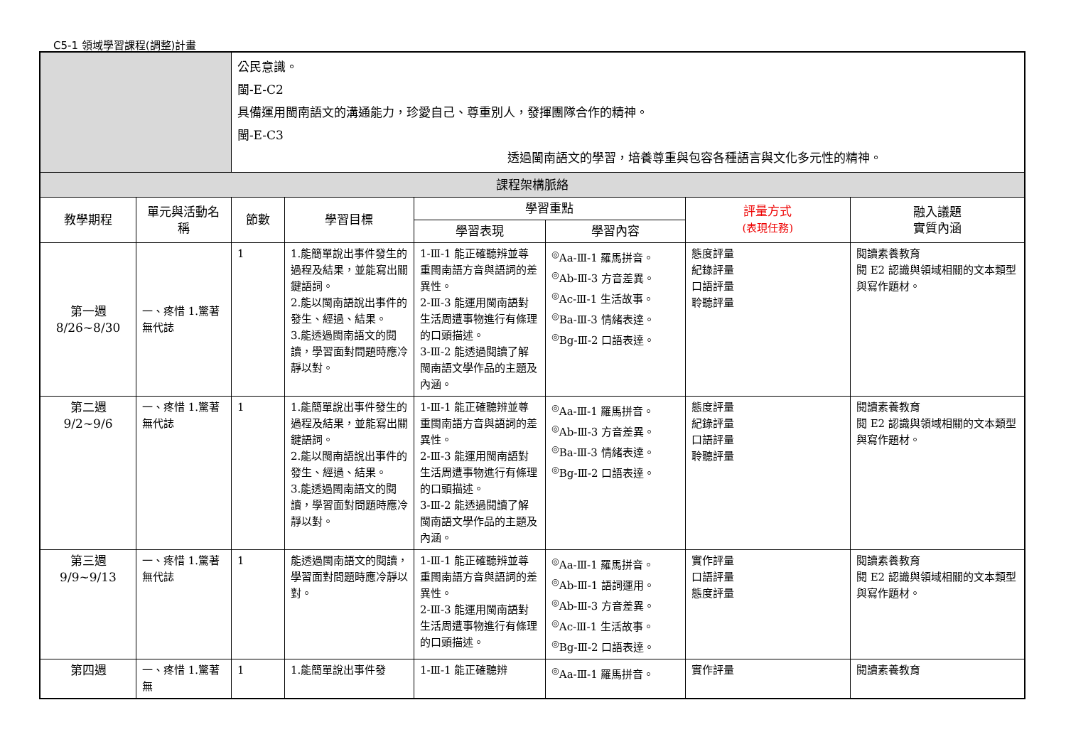C5-1 領域學習課程(調整)計畫
| | | 公民意識。 閩-E-C2 具備運用閩南語文的溝通能力，珍愛自己、尊重別人，發揮團隊合作的精神。 閩-E-C3 透過閩南語文的學習，培養尊重與包容各種語言與文化多元性的精神。 | | | | | | |
| 課程架構脈絡 | | | | | | | | |
| 教學期程 | 單元與活動名稱 | | 節數 | 學習目標 | 學習重點 | | 評量方式 (表現任務) | 融入議題 實質內涵 |
| | | | | | 學習表現 | 學習內容 | | |
| 第一週 8/26~8/30 | 一、疼惜 1.驚著無代誌 | | 1 | 1.能簡單說出事件發生的過程及結果，並能寫出關鍵語詞。 2.能以閩南語說出事件的發生、經過、結果。 3.能透過閩南語文的閱讀，學習面對問題時應冷靜以對。 | 1-Ⅲ-1 能正確聽辨並尊重閩南語方音與語詞的差異性。 2-Ⅲ-3 能運用閩南語對生活周遭事物進行有條理的口頭描述。 3-Ⅲ-2 能透過閱讀了解閩南語文學作品的主題及內涵。 | <sup>◎</sup>Aa-Ⅲ-1 羅馬拼音。 <sup>◎</sup>Ab-Ⅲ-3 方音差異。 <sup>◎</sup>Ac-Ⅲ-1 生活故事。 <sup>◎</sup>Ba-Ⅲ-3 情緒表達。 <sup>◎</sup>Bg-Ⅲ-2 口語表達。 | 態度評量 紀錄評量 口語評量 聆聽評量 | 閱讀素養教育 閱 E2 認識與領域相關的文本類型與寫作題材。 |
| 第二週 9/2~9/6 | 一、疼惜 1.驚著無代誌 | | 1 | 1.能簡單說出事件發生的過程及結果，並能寫出關鍵語詞。 2.能以閩南語說出事件的發生、經過、結果。 3.能透過閩南語文的閱讀，學習面對問題時應冷靜以對。 | 1-Ⅲ-1 能正確聽辨並尊重閩南語方音與語詞的差異性。 2-Ⅲ-3 能運用閩南語對生活周遭事物進行有條理的口頭描述。 3-Ⅲ-2 能透過閱讀了解閩南語文學作品的主題及內涵。 | <sup>◎</sup>Aa-Ⅲ-1 羅馬拼音。 <sup>◎</sup>Ab-Ⅲ-3 方音差異。 <sup>◎</sup>Ba-Ⅲ-3 情緒表達。 <sup>◎</sup>Bg-Ⅲ-2 口語表達。 | 態度評量 紀錄評量 口語評量 聆聽評量 | 閱讀素養教育 閱 E2 認識與領域相關的文本類型與寫作題材。 |
| 第三週 9/9~9/13 | 一、疼惜 1.驚著無代誌 | | 1 | 能透過閩南語文的閱讀，學習面對問題時應冷靜以對。 | 1-Ⅲ-1 能正確聽辨並尊重閩南語方音與語詞的差異性。 2-Ⅲ-3 能運用閩南語對生活周遭事物進行有條理的口頭描述。 | <sup>◎</sup>Aa-Ⅲ-1 羅馬拼音。 <sup>◎</sup>Ab-Ⅲ-1 語詞運用。 <sup>◎</sup>Ab-Ⅲ-3 方音差異。 <sup>◎</sup>Ac-Ⅲ-1 生活故事。 <sup>◎</sup>Bg-Ⅲ-2 口語表達。 | 實作評量 口語評量 態度評量 | 閱讀素養教育 閱 E2 認識與領域相關的文本類型與寫作題材。 |
| 第四週 | 一、疼惜 1.驚著無 | | 1 | 1.能簡單說出事件發 | 1-Ⅲ-1 能正確聽辨 | <sup>◎</sup>Aa-Ⅲ-1 羅馬拼音。 | 實作評量 | 閱讀素養教育 |